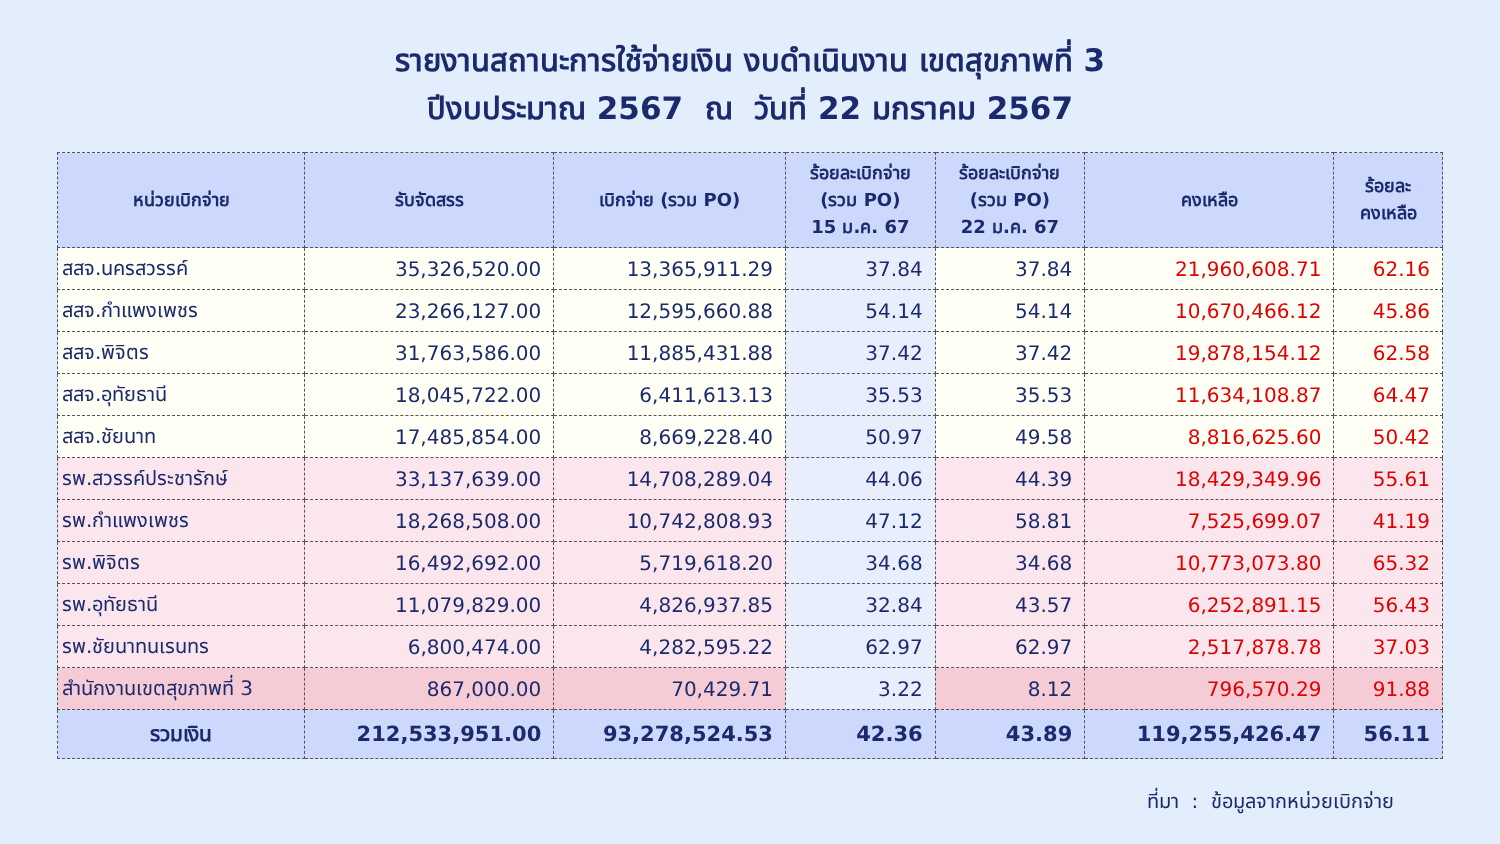รายงานสถานะการใช้จ่ายเงิน งบดำเนินงาน เขตสุขภาพที่ 3
ปีงบประมาณ 2567 ณ วันที่ 22 มกราคม 2567
| หน่วยเบิกจ่าย | รับจัดสรร | เบิกจ่าย (รวม PO) | ร้อยละเบิกจ่าย (รวม PO) 15 ม.ค. 67 | ร้อยละเบิกจ่าย (รวม PO) 22 ม.ค. 67 | คงเหลือ | ร้อยละ คงเหลือ |
| --- | --- | --- | --- | --- | --- | --- |
| สสจ.นครสวรรค์ | 35,326,520.00 | 13,365,911.29 | 37.84 | 37.84 | 21,960,608.71 | 62.16 |
| สสจ.กำแพงเพชร | 23,266,127.00 | 12,595,660.88 | 54.14 | 54.14 | 10,670,466.12 | 45.86 |
| สสจ.พิจิตร | 31,763,586.00 | 11,885,431.88 | 37.42 | 37.42 | 19,878,154.12 | 62.58 |
| สสจ.อุทัยธานี | 18,045,722.00 | 6,411,613.13 | 35.53 | 35.53 | 11,634,108.87 | 64.47 |
| สสจ.ชัยนาท | 17,485,854.00 | 8,669,228.40 | 50.97 | 49.58 | 8,816,625.60 | 50.42 |
| รพ.สวรรค์ประชารักษ์ | 33,137,639.00 | 14,708,289.04 | 44.06 | 44.39 | 18,429,349.96 | 55.61 |
| รพ.กำแพงเพชร | 18,268,508.00 | 10,742,808.93 | 47.12 | 58.81 | 7,525,699.07 | 41.19 |
| รพ.พิจิตร | 16,492,692.00 | 5,719,618.20 | 34.68 | 34.68 | 10,773,073.80 | 65.32 |
| รพ.อุทัยธานี | 11,079,829.00 | 4,826,937.85 | 32.84 | 43.57 | 6,252,891.15 | 56.43 |
| รพ.ชัยนาทนเรนทร | 6,800,474.00 | 4,282,595.22 | 62.97 | 62.97 | 2,517,878.78 | 37.03 |
| สำนักงานเขตสุขภาพที่ 3 | 867,000.00 | 70,429.71 | 3.22 | 8.12 | 796,570.29 | 91.88 |
| รวมเงิน | 212,533,951.00 | 93,278,524.53 | 42.36 | 43.89 | 119,255,426.47 | 56.11 |
ที่มา : ข้อมูลจากหน่วยเบิกจ่าย